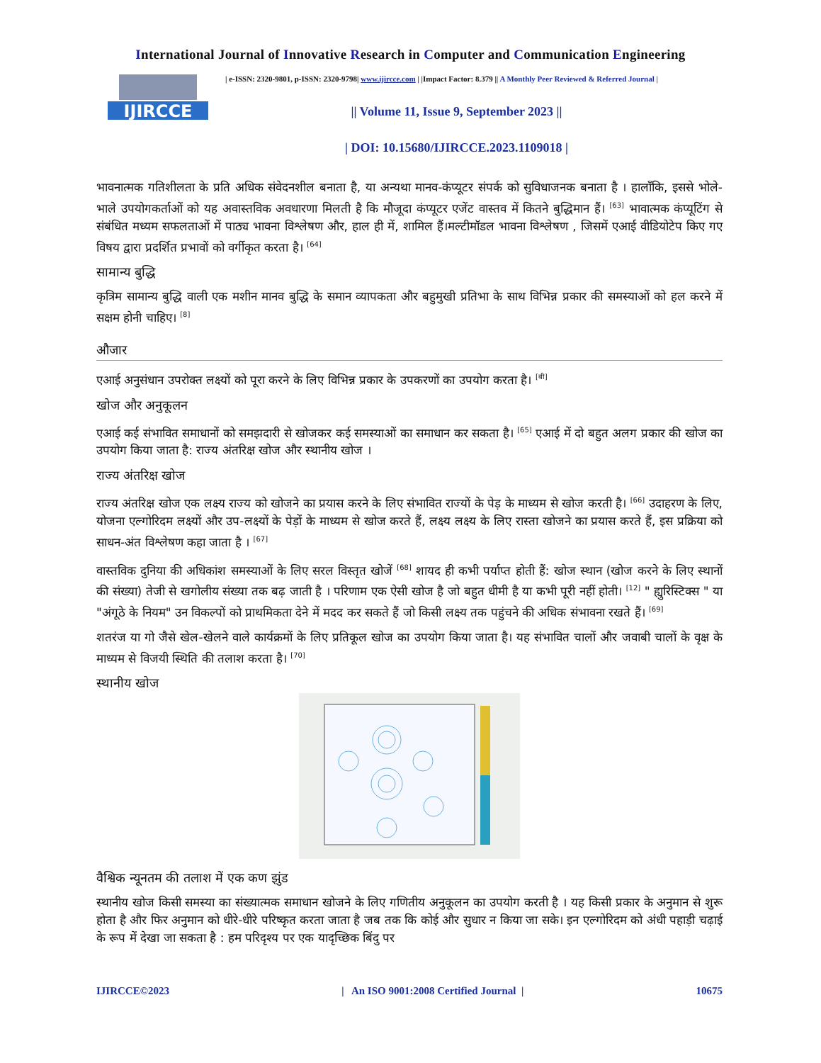International Journal of Innovative Research in Computer and Communication Engineering
IJIRCCE
| e-ISSN: 2320-9801, p-ISSN: 2320-9798| www.ijircce.com | |Impact Factor: 8.379 || A Monthly Peer Reviewed & Referred Journal |
|| Volume 11, Issue 9, September 2023 ||
| DOI: 10.15680/IJIRCCE.2023.1109018 |
भावनात्मक गतिशीलता के प्रति अधिक संवेदनशील बनाता है, या अन्यथा मानव-कंप्यूटर संपर्क को सुविधाजनक बनाता है । हालाँकि, इससे भोले-भाले उपयोगकर्ताओं को यह अवास्तविक अवधारणा मिलती है कि मौजूदा कंप्यूटर एजेंट वास्तव में कितने बुद्धिमान हैं। <sup>[63]</sup> भावात्मक कंप्यूटिंग से संबंधित मध्यम सफलताओं में पाठ्य भावना विश्लेषण और, हाल ही में, शामिल हैं।मल्टीमॉडल भावना विश्लेषण , जिसमें एआई वीडियोटेप किए गए विषय द्वारा प्रदर्शित प्रभावों को वर्गीकृत करता है। <sup>[64]</sup>
सामान्य बुद्धि
कृत्रिम सामान्य बुद्धि वाली एक मशीन मानव बुद्धि के समान व्यापकता और बहुमुखी प्रतिभा के साथ विभिन्न प्रकार की समस्याओं को हल करने में सक्षम होनी चाहिए। <sup>[8]</sup>
औजार
एआई अनुसंधान उपरोक्त लक्ष्यों को पूरा करने के लिए विभिन्न प्रकार के उपकरणों का उपयोग करता है। <sup>[बी]</sup>
खोज और अनुकूलन
एआई कई संभावित समाधानों को समझदारी से खोजकर कई समस्याओं का समाधान कर सकता है। <sup>[65]</sup> एआई में दो बहुत अलग प्रकार की खोज का उपयोग किया जाता है: राज्य अंतरिक्ष खोज और स्थानीय खोज ।
राज्य अंतरिक्ष खोज
राज्य अंतरिक्ष खोज एक लक्ष्य राज्य को खोजने का प्रयास करने के लिए संभावित राज्यों के पेड़ के माध्यम से खोज करती है। <sup>[66]</sup> उदाहरण के लिए, योजना एल्गोरिदम लक्ष्यों और उप-लक्ष्यों के पेड़ों के माध्यम से खोज करते हैं, लक्ष्य लक्ष्य के लिए रास्ता खोजने का प्रयास करते हैं, इस प्रक्रिया को साधन-अंत विश्लेषण कहा जाता है । <sup>[67]</sup>
वास्तविक दुनिया की अधिकांश समस्याओं के लिए सरल विस्तृत खोजें <sup>[68]</sup> शायद ही कभी पर्याप्त होती हैं: खोज स्थान (खोज करने के लिए स्थानों की संख्या) तेजी से खगोलीय संख्या तक बढ़ जाती है । परिणाम एक ऐसी खोज है जो बहुत धीमी है या कभी पूरी नहीं होती। <sup>[12]</sup> " ह्युरिस्टिक्स " या "अंगूठे के नियम" उन विकल्पों को प्राथमिकता देने में मदद कर सकते हैं जो किसी लक्ष्य तक पहुंचने की अधिक संभावना रखते हैं। <sup>[69]</sup>
शतरंज या गो जैसे खेल-खेलने वाले कार्यक्रमों के लिए प्रतिकूल खोज का उपयोग किया जाता है। यह संभावित चालों और जवाबी चालों के वृक्ष के माध्यम से विजयी स्थिति की तलाश करता है। <sup>[70]</sup>
स्थानीय खोज
वैश्विक न्यूनतम की तलाश में एक कण झुंड
स्थानीय खोज किसी समस्या का संख्यात्मक समाधान खोजने के लिए गणितीय अनुकूलन का उपयोग करती है । यह किसी प्रकार के अनुमान से शुरू होता है और फिर अनुमान को धीरे-धीरे परिष्कृत करता जाता है जब तक कि कोई और सुधार न किया जा सके। इन एल्गोरिदम को अंधी पहाड़ी चढ़ाई के रूप में देखा जा सकता है : हम परिदृश्य पर एक यादृच्छिक बिंदु पर
IJIRCCE©2023 | An ISO 9001:2008 Certified Journal | 10675